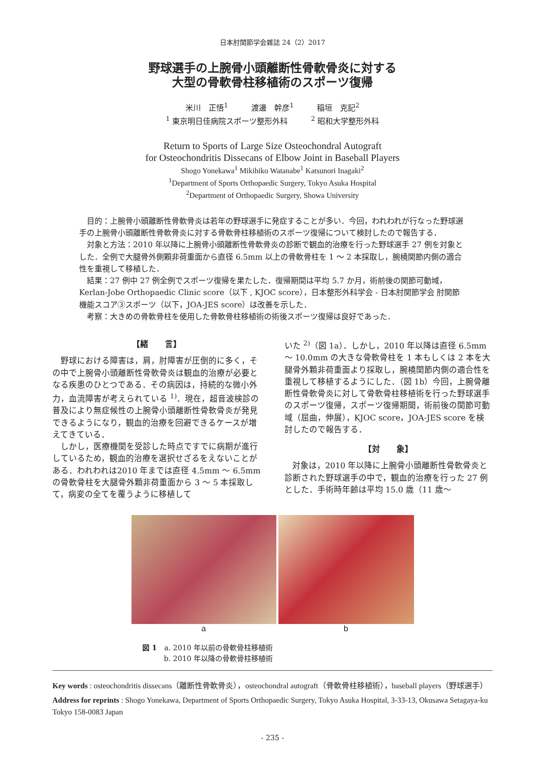日本肘関節学会雑誌 24（2）2017
野球選手の上腕骨小頭離断性骨軟骨炎に対する
大型の骨軟骨柱移植術のスポーツ復帰
米川　正悟<sup>1</sup>　　　渡邊　幹彦<sup>1</sup>　　　稲垣　克記<sup>2</sup>
<sup>1</sup> 東京明日佳病院スポーツ整形外科　　　<sup>2</sup> 昭和大学整形外科
Return to Sports of Large Size Osteochondral Autograft
for Osteochondritis Dissecans of Elbow Joint in Baseball Players
Shogo Yonekawa<sup>1</sup> Mikihiko Watanabe<sup>1</sup> Katsunori Inagaki<sup>2</sup>
<sup>1</sup> Department of Sports Orthopaedic Surgery, Tokyo Asuka Hospital
<sup>2</sup> Department of Orthopaedic Surgery, Showa University
目的：上腕骨小頭離断性骨軟骨炎は若年の野球選手に発症することが多い．今回，われわれが行なった野球選手の上腕骨小頭離断性骨軟骨炎に対する骨軟骨柱移植術のスポーツ復帰について検討したので報告する．
対象と方法：2010 年以降に上腕骨小頭離断性骨軟骨炎の診断で観血的治療を行った野球選手 27 例を対象とした．全例で大腿骨外側顆非荷重面から直径 6.5mm 以上の骨軟骨柱を 1 〜 2 本採取し，腕橈関節内側の適合性を重視して移植した．
結果：27 例中 27 例全例でスポーツ復帰を果たした．復帰期間は平均 5.7 か月，術前後の関節可動域，Kerlan-Jobe Orthopaedic Clinic score（以下 , KJOC score），日本整形外科学会 - 日本肘関節学会 肘関節機能スコア③スポーツ（以下，JOA-JES score）は改善を示した．
考察：大きめの骨軟骨柱を使用した骨軟骨柱移植術の術後スポーツ復帰は良好であった．
【緒　　言】
野球における障害は，肩，肘障害が圧倒的に多く，その中で上腕骨小頭離断性骨軟骨炎は観血的治療が必要となる疾患のひとつである．その病因は，持続的な微小外力，血流障害が考えられている <sup>1)</sup>．現在，超音波検診の普及により無症候性の上腕骨小頭離断性骨軟骨炎が発見できるようになり，観血的治療を回避できるケースが増えてきている．
しかし，医療機関を受診した時点ですでに病期が進行しているため，観血的治療を選択せざるをえないことがある．われわれは2010 年までは直径 4.5mm 〜 6.5mm の骨軟骨柱を大腿骨外顆非荷重面から 3 〜 5 本採取して，病変の全てを覆うように移植して
いた <sup>2)</sup>（図 1a）．しかし，2010 年以降は直径 6.5mm 〜 10.0mm の大きな骨軟骨柱を 1 本もしくは 2 本を大腿骨外顆非荷重面より採取し，腕橈関節内側の適合性を重視して移植するようにした．（図 1b）今回，上腕骨離断性骨軟骨炎に対して骨軟骨柱移植術を行った野球選手のスポーツ復帰，スポーツ復帰期間，術前後の関節可動域（屈曲，伸展），KJOC score，JOA-JES score を検討したので報告する．
【対　　象】
対象は，2010 年以降に上腕骨小頭離断性骨軟骨炎と診断された野球選手の中で，観血的治療を行った 27 例とした．手術時年齢は平均 15.0 歳（11 歳〜
a b
図 1　a. 2010 年以前の骨軟骨柱移植術
　　　b. 2010 年以降の骨軟骨柱移植術
Key words : osteochondritis dissecans（離断性骨軟骨炎），osteochondral autograft（骨軟骨柱移植術），baseball players（野球選手）
Address for reprints : Shogo Yonekawa, Department of Sports Orthopaedic Surgery, Tokyo Asuka Hospital, 3-33-13, Okusawa Setagaya-ku Tokyo 158-0083 Japan
- 235 -